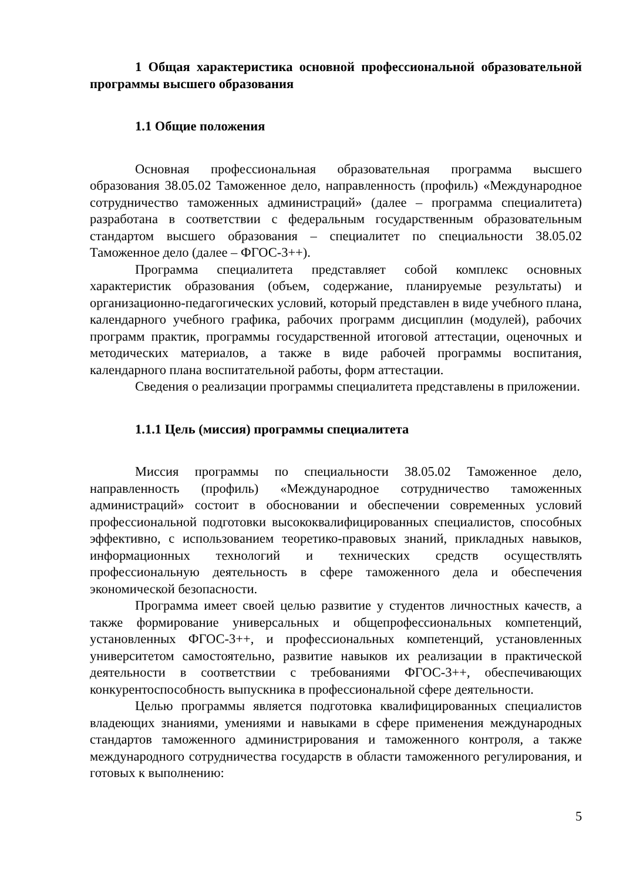1 Общая характеристика основной профессиональной образовательной программы высшего образования
1.1 Общие положения
Основная профессиональная образовательная программа высшего образования 38.05.02 Таможенное дело, направленность (профиль) «Международное сотрудничество таможенных администраций» (далее – программа специалитета) разработана в соответствии с федеральным государственным образовательным стандартом высшего образования – специалитет по специальности 38.05.02 Таможенное дело (далее – ФГОС-3++).
Программа специалитета представляет собой комплекс основных характеристик образования (объем, содержание, планируемые результаты) и организационно-педагогических условий, который представлен в виде учебного плана, календарного учебного графика, рабочих программ дисциплин (модулей), рабочих программ практик, программы государственной итоговой аттестации, оценочных и методических материалов, а также в виде рабочей программы воспитания, календарного плана воспитательной работы, форм аттестации.
Сведения о реализации программы специалитета представлены в приложении.
1.1.1 Цель (миссия) программы специалитета
Миссия программы по специальности 38.05.02 Таможенное дело, направленность (профиль) «Международное сотрудничество таможенных администраций» состоит в обосновании и обеспечении современных условий профессиональной подготовки высококвалифицированных специалистов, способных эффективно, с использованием теоретико-правовых знаний, прикладных навыков, информационных технологий и технических средств осуществлять профессиональную деятельность в сфере таможенного дела и обеспечения экономической безопасности.
Программа имеет своей целью развитие у студентов личностных качеств, а также формирование универсальных и общепрофессиональных компетенций, установленных ФГОС-3++, и профессиональных компетенций, установленных университетом самостоятельно, развитие навыков их реализации в практической деятельности в соответствии с требованиями ФГОС-3++, обеспечивающих конкурентоспособность выпускника в профессиональной сфере деятельности.
Целью программы является подготовка квалифицированных специалистов владеющих знаниями, умениями и навыками в сфере применения международных стандартов таможенного администрирования и таможенного контроля, а также международного сотрудничества государств в области таможенного регулирования, и готовых к выполнению:
5